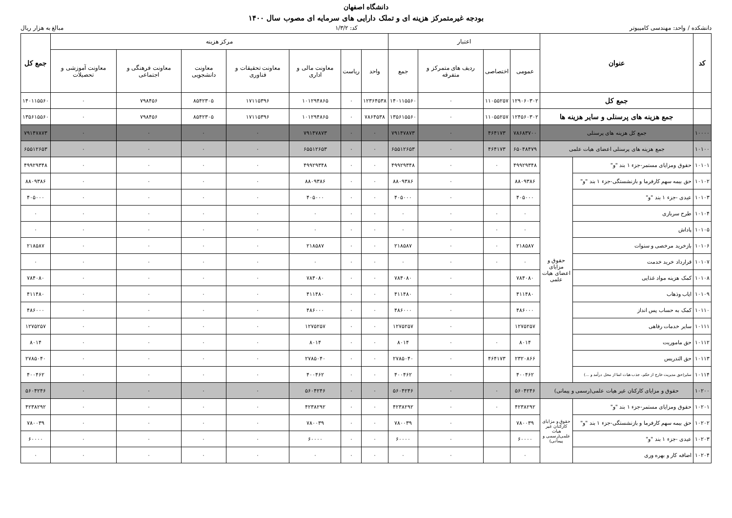دانشگاه اصفهان
بودجه غیرمتمرکز هزینه ای و تملک دارایی های سرمایه ای مصوب سال ۱۴۰۰
دانشکده / واحد: مهندسی کامپیوتر کد: ۱/۳/۲ مبالغ به هزار ریال
| کد | عنوان | | اعتبار | | | | مرکز هزینه | | | | | | | جمع کل |
| --- | --- | --- | --- | --- | --- | --- | --- | --- | --- | --- | --- | --- | --- | --- |
| | | | عمومی | اختصاصی | ردیف های متمرکز و متفرقه | جمع | واحد | ریاست | معاونت مالی و اداری | معاونت تحقیقات و فناوری | معاونت دانشجویی | معاونت فرهنگی و اجتماعی | معاونت آموزشی و تحصیلات | |
| | جمع کل | | ۱۲۹۰۶۰۳۰۲ | ۱۱۰۵۵۲۵۷ | ۰ | ۱۴۰۱۱۵۵۶۰ | ۱۲۳۶۴۵۳۸ | ۰ | ۱۰۱۲۹۴۸۶۵ | ۱۷۱۱۵۳۹۶ | ۸۵۴۲۳۰۵ | ۷۹۸۴۵۶ | ۰ | ۱۴۰۱۱۵۵۶۰ |
| | جمع هزینه های پرسنلی و سایر هزینه ها | | ۱۲۴۵۶۰۳۰۲ | ۱۱۰۵۵۲۵۷ | ۰ | ۱۳۵۶۱۵۵۶۰ | ۷۸۶۴۵۳۸ | ۰ | ۱۰۱۲۹۴۸۶۵ | ۱۷۱۱۵۳۹۶ | ۸۵۴۲۳۰۵ | ۷۹۸۴۵۶ | ۰ | ۱۳۵۶۱۵۵۶۰ |
| ۱۰۰۰۰ | جمع کل هزینه های پرسنلی | | ۷۸۶۸۳۷۰۰ | ۴۶۴۱۷۳ | ۰ | ۷۹۱۴۷۸۷۳ | ۰ | ۰ | ۷۹۱۴۷۸۷۳ | ۰ | ۰ | ۰ | ۰ | ۷۹۱۴۷۸۷۳ |
| ۱۰۱۰۰ | جمع هزینه های پرسنلی اعضای هیات علمی | | ۶۵۰۴۸۴۷۹ | ۴۶۴۱۷۳ | ۰ | ۶۵۵۱۲۶۵۳ | ۰ | ۰ | ۶۵۵۱۲۶۵۳ | ۰ | ۰ | ۰ | ۰ | ۶۵۵۱۲۶۵۳ |
| ۱۰۱۰۱ | حقوق ومزایای مستمر-جزء ۱ بند "و" | حقوق و مزایای اعضای هیات علمی | ۴۹۹۲۹۳۴۸ | ۰ | ۰ | ۴۹۹۲۹۳۴۸ | ۰ | ۰ | ۴۹۹۲۹۳۴۸ | ۰ | ۰ | ۰ | ۰ | ۴۹۹۲۹۳۴۸ |
| ۱۰۱۰۲ | حق بیمه سهم کارفرما و بازنشستگی-جزء ۱ بند "و" | | ۸۸۰۹۳۸۶ | | ۰ | ۸۸۰۹۳۸۶ | ۰ | ۰ | ۸۸۰۹۳۸۶ | ۰ | ۰ | ۰ | ۰ | ۸۸۰۹۳۸۶ |
| ۱۰۱۰۳ | عیدی -جزء ۱ بند "و" | | ۴۰۵۰۰۰ | | ۰ | ۴۰۵۰۰۰ | ۰ | ۰ | ۴۰۵۰۰۰ | ۰ | ۰ | ۰ | ۰ | ۴۰۵۰۰۰ |
| ۱۰۱۰۴ | طرح سربازی | | ۰ | ۰ | ۰ | ۰ | ۰ | ۰ | ۰ | ۰ | ۰ | ۰ | ۰ | ۰ |
| ۱۰۱۰۵ | پاداش | | ۰ | ۰ | ۰ | ۰ | ۰ | ۰ | ۰ | ۰ | ۰ | ۰ | ۰ | ۰ |
| ۱۰۱۰۶ | بازخرید مرخصی و سنوات | | ۲۱۸۵۸۷ | ۰ | ۰ | ۲۱۸۵۸۷ | ۰ | ۰ | ۲۱۸۵۸۷ | ۰ | ۰ | ۰ | ۰ | ۲۱۸۵۸۷ |
| ۱۰۱۰۷ | قرارداد خرید خدمت | | ۰ | ۰ | ۰ | ۰ | ۰ | ۰ | ۰ | ۰ | ۰ | ۰ | ۰ | ۰ |
| ۱۰۱۰۸ | کمک هزینه مواد غذایی | | ۷۸۴۰۸۰ | | ۰ | ۷۸۴۰۸۰ | ۰ | ۰ | ۷۸۴۰۸۰ | ۰ | ۰ | ۰ | ۰ | ۷۸۴۰۸۰ |
| ۱۰۱۰۹ | ایاب وذهاب | | ۴۱۱۴۸۰ | | ۰ | ۴۱۱۴۸۰ | ۰ | ۰ | ۴۱۱۴۸۰ | ۰ | ۰ | ۰ | ۰ | ۴۱۱۴۸۰ |
| ۱۰۱۱۰ | کمک به حساب پس انداز | | ۴۸۶۰۰۰ | | ۰ | ۴۸۶۰۰۰ | ۰ | ۰ | ۴۸۶۰۰۰ | ۰ | ۰ | ۰ | ۰ | ۴۸۶۰۰۰ |
| ۱۰۱۱۱ | سایر خدمات رفاهی | | ۱۲۷۵۲۵۷ | | ۰ | ۱۲۷۵۲۵۷ | ۰ | ۰ | ۱۲۷۵۲۵۷ | ۰ | ۰ | ۰ | ۰ | ۱۲۷۵۲۵۷ |
| ۱۰۱۱۲ | حق ماموریت | | ۸۰۱۴ | ۰ | ۰ | ۸۰۱۴ | ۰ | ۰ | ۸۰۱۴ | ۰ | ۰ | ۰ | ۰ | ۸۰۱۴ |
| ۱۰۱۱۳ | حق التدریس | | ۲۳۲۰۸۶۶ | ۴۶۴۱۷۳ | ۰ | ۲۷۸۵۰۴۰ | ۰ | ۰ | ۲۷۸۵۰۴۰ | ۰ | ۰ | ۰ | ۰ | ۲۷۸۵۰۴۰ |
| ۱۰۱۱۴ | سایر(حق مدیریت خارج از حکم، جذب هیات امنا از محل درآمد و ...) | | ۴۰۰۴۶۲ | | ۰ | ۴۰۰۴۶۲ | ۰ | ۰ | ۴۰۰۴۶۲ | ۰ | ۰ | ۰ | ۰ | ۴۰۰۴۶۲ |
| ۱۰۲۰۰ | حقوق و مزایای کارکنان غیر هیات علمی(رسمی و پیمانی) | | ۵۶۰۴۲۴۶ | ۰ | ۰ | ۵۶۰۴۲۴۶ | ۰ | ۰ | ۵۶۰۴۲۴۶ | ۰ | ۰ | ۰ | ۰ | ۵۶۰۴۲۴۶ |
| ۱۰۲۰۱ | حقوق ومزایای مستمر-جزء ۱ بند "و" | حقوق و مزایای کارکنان غیر هیات علمی(رسمی و پیمانی) | ۴۲۳۸۲۹۲ | ۰ | ۰ | ۴۲۳۸۲۹۲ | ۰ | ۰ | ۴۲۳۸۲۹۲ | ۰ | ۰ | ۰ | ۰ | ۴۲۳۸۲۹۲ |
| ۱۰۲۰۲ | حق بیمه سهم کارفرما و بازنشستگی-جزء ۱ بند "و" | | ۷۸۰۰۳۹ | | ۰ | ۷۸۰۰۳۹ | ۰ | ۰ | ۷۸۰۰۳۹ | ۰ | ۰ | ۰ | ۰ | ۷۸۰۰۳۹ |
| ۱۰۲۰۳ | عیدی -جزء ۱ بند "و" | | ۶۰۰۰۰ | | ۰ | ۶۰۰۰۰ | ۰ | ۰ | ۶۰۰۰۰ | ۰ | ۰ | ۰ | ۰ | ۶۰۰۰۰ |
| ۱۰۲۰۴ | اضافه کار و بهره وری | | ۰ | | ۰ | ۰ | ۰ | ۰ | ۰ | ۰ | ۰ | ۰ | ۰ | ۰ |